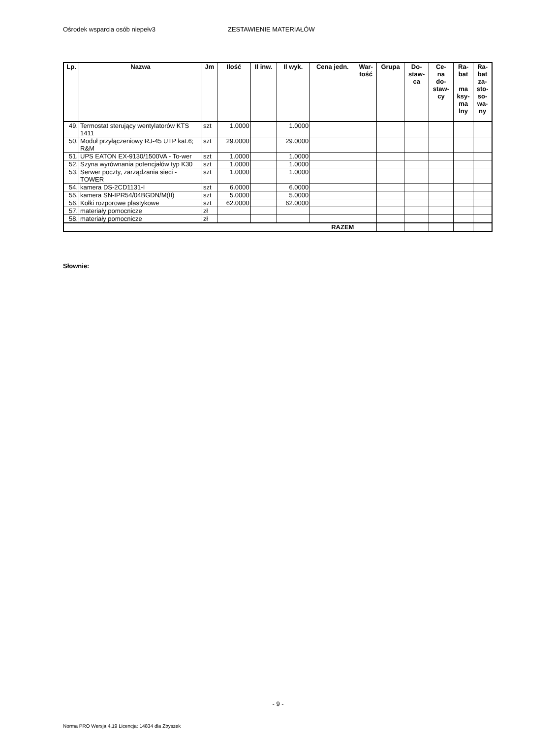Ośrodek wsparcia osób niepełv3 ZESTAWIENIE MATERIAŁÓW
| Lp. | Nazwa | Jm | Ilość | Il inw. | Il wyk. | Cena jedn. | War- tość | Grupa | Do- staw- ca | Ce- na do- staw- cy | Ra- bat ma ksy- ma lny | Ra- bat za- sto- so- wa- ny |
| --- | --- | --- | --- | --- | --- | --- | --- | --- | --- | --- | --- | --- |
| 49. | Termostat sterujący wentylatorów KTS 1411 | szt | 1.0000 | | 1.0000 | | | | | | | |
| 50. | Moduł przyłączeniowy RJ-45 UTP kat.6; R&M | szt | 29.0000 | | 29.0000 | | | | | | | |
| 51. | UPS EATON EX-9130/1500VA - To-wer | szt | 1.0000 | | 1.0000 | | | | | | | |
| 52. | Szyna wyrównania potencjałów typ K30 | szt | 1.0000 | | 1.0000 | | | | | | | |
| 53. | Serwer poczty, zarządzania sieci - TOWER | szt | 1.0000 | | 1.0000 | | | | | | | |
| 54. | kamera DS-2CD1131-I | szt | 6.0000 | | 6.0000 | | | | | | | |
| 55. | kamera SN-IPR54/04BGDN/M(II) | szt | 5.0000 | | 5.0000 | | | | | | | |
| 56. | Kołki rozporowe plastykowe | szt | 62.0000 | | 62.0000 | | | | | | | |
| 57. | materiały pomocnicze | zł | | | | | | | | | | |
| 58. | materiały pomocnicze | zł | | | | | | | | | | |
| RAZEM | | | | | | | | | | | | |
Słownie:
- 9 -
Norma PRO Wersja 4.19 Licencja: 14834 dla Zbyszek